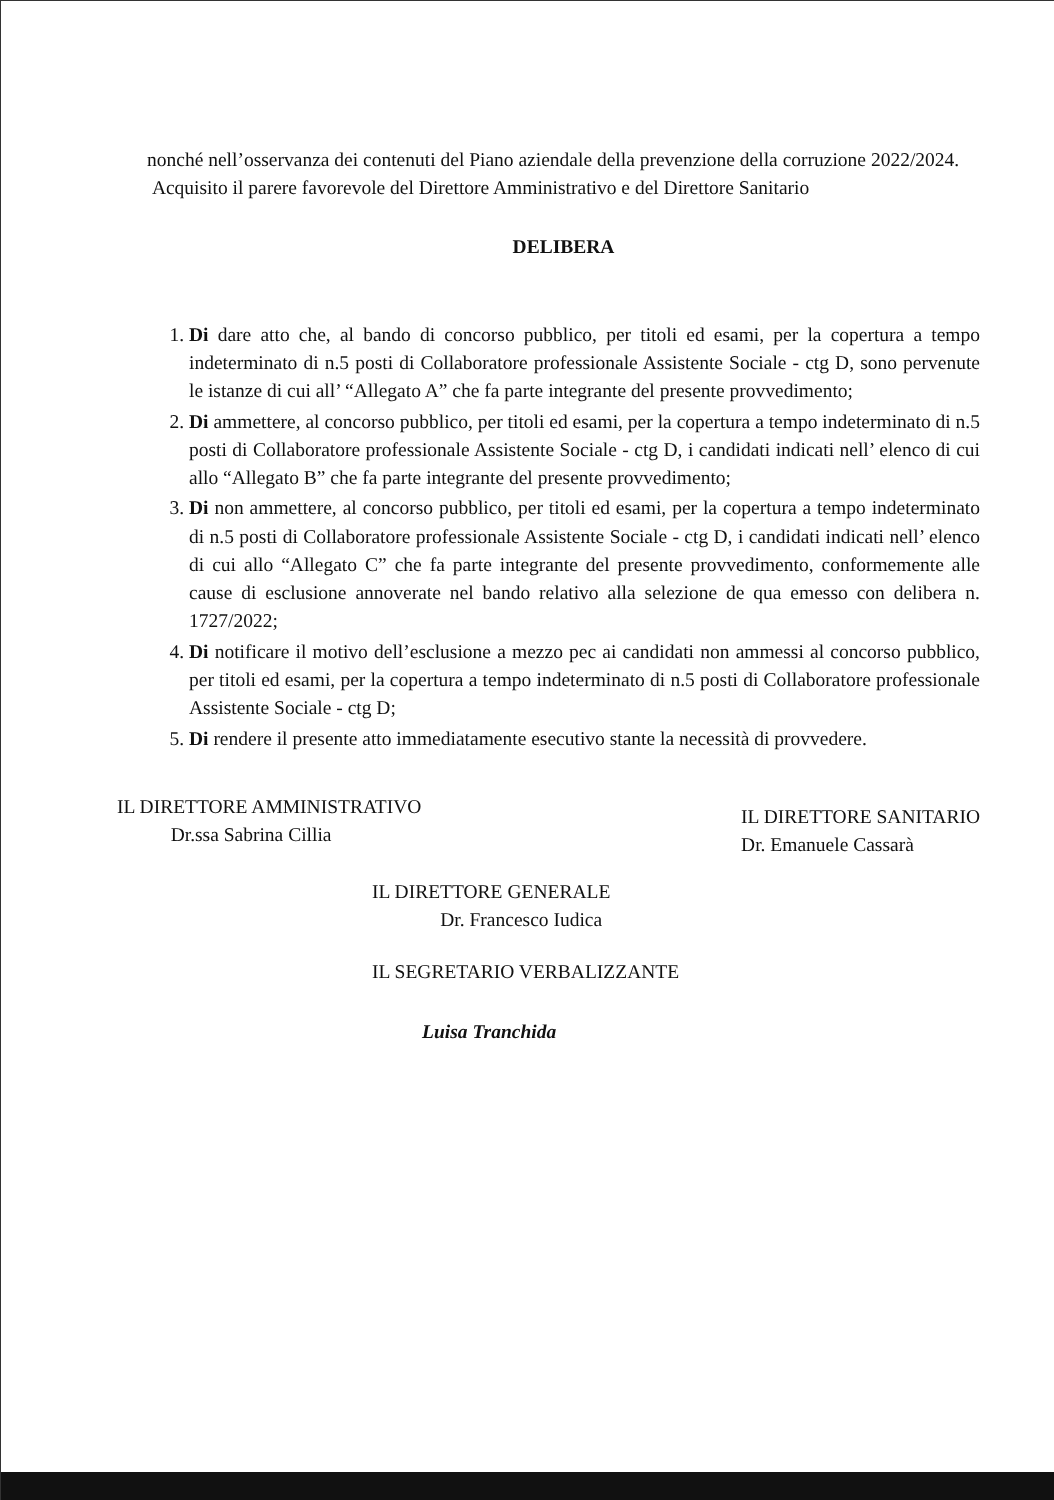nonché nell’osservanza dei contenuti del Piano aziendale della prevenzione della corruzione 2022/2024.
Acquisito il parere favorevole del Direttore Amministrativo e del Direttore Sanitario
DELIBERA
1. Di dare atto che, al bando di concorso pubblico, per titoli ed esami, per la copertura a tempo indeterminato di n.5 posti di Collaboratore professionale Assistente Sociale - ctg D, sono pervenute le istanze di cui all’ “Allegato A” che fa parte integrante del presente provvedimento;
2. Di ammettere, al concorso pubblico, per titoli ed esami, per la copertura a tempo indeterminato di n.5 posti di Collaboratore professionale Assistente Sociale - ctg D, i candidati indicati nell’ elenco di cui allo “Allegato B” che fa parte integrante del presente provvedimento;
3. Di non ammettere, al concorso pubblico, per titoli ed esami, per la copertura a tempo indeterminato di n.5 posti di Collaboratore professionale Assistente Sociale - ctg D, i candidati indicati nell’ elenco di cui allo “Allegato C” che fa parte integrante del presente provvedimento, conformemente alle cause di esclusione annoverate nel bando relativo alla selezione de qua emesso con delibera n. 1727/2022;
4. Di notificare il motivo dell’esclusione a mezzo pec ai candidati non ammessi al concorso pubblico, per titoli ed esami, per la copertura a tempo indeterminato di n.5 posti di Collaboratore professionale Assistente Sociale - ctg D;
5. Di rendere il presente atto immediatamente esecutivo stante la necessità di provvedere.
IL DIRETTORE AMMINISTRATIVO
Dr.ssa Sabrina Cillia
IL DIRETTORE SANITARIO
Dr. Emanuele Cassarà
IL DIRETTORE GENERALE
Dr. Francesco Iudica
IL SEGRETARIO VERBALIZZANTE
Luisa Tranchida